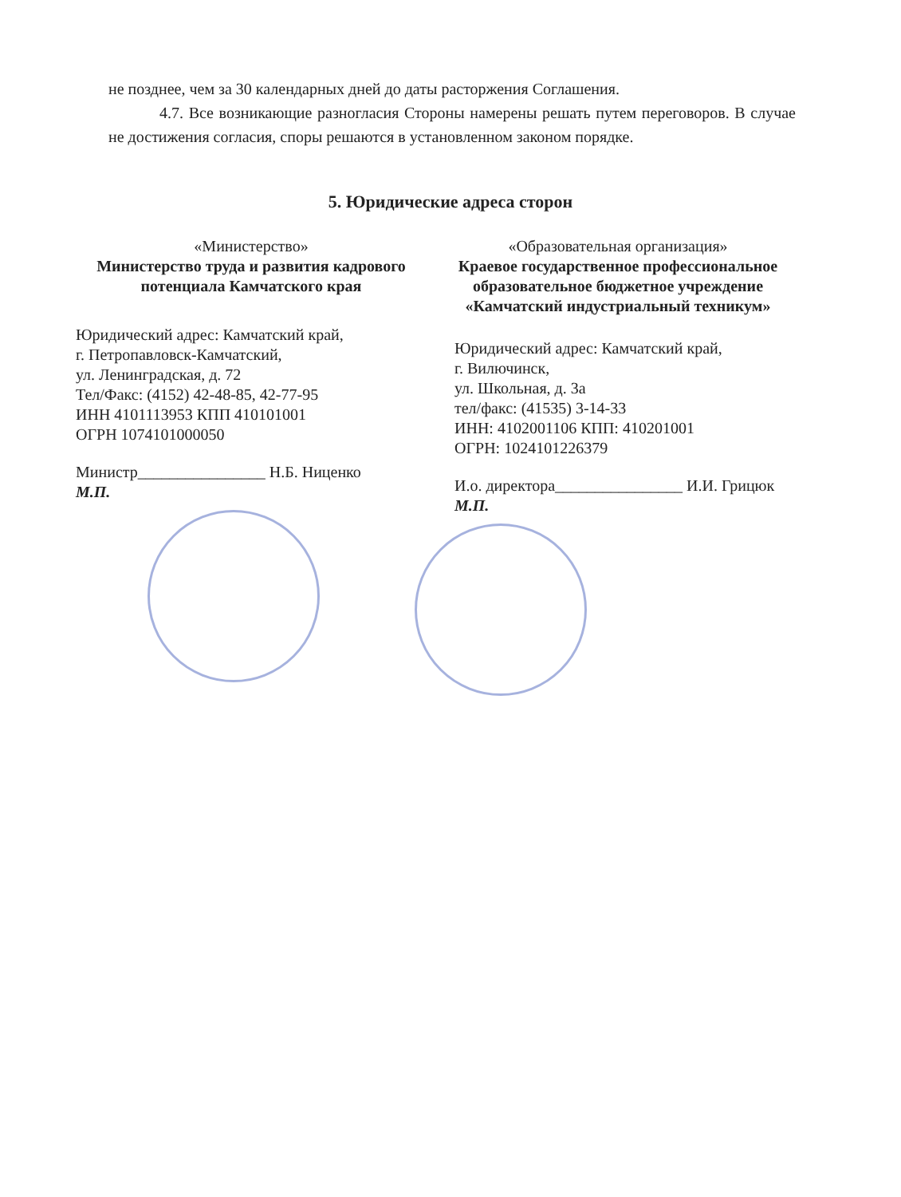не позднее, чем за 30 календарных дней до даты расторжения Соглашения.
4.7. Все возникающие разногласия Стороны намерены решать путем переговоров. В случае не достижения согласия, споры решаются в установленном законом порядке.
5. Юридические адреса сторон
«Министерство»
Министерство труда и развития кадрового потенциала Камчатского края
Юридический адрес: Камчатский край,
г. Петропавловск-Камчатский,
ул. Ленинградская, д. 72
Тел/Факс: (4152) 42-48-85, 42-77-95
ИНН 4101113953 КПП 410101001
ОГРН 1074101000050
Министр________________ Н.Б. Ниценко
М.П.
«Образовательная организация»
Краевое государственное профессиональное образовательное бюджетное учреждение «Камчатский индустриальный техникум»
Юридический адрес: Камчатский край,
г. Вилючинск,
ул. Школьная, д. 3а
тел/факс: (41535) 3-14-33
ИНН: 4102001106 КПП: 410201001
ОГРН: 1024101226379
И.о. директора________________ И.И. Грицюк
М.П.